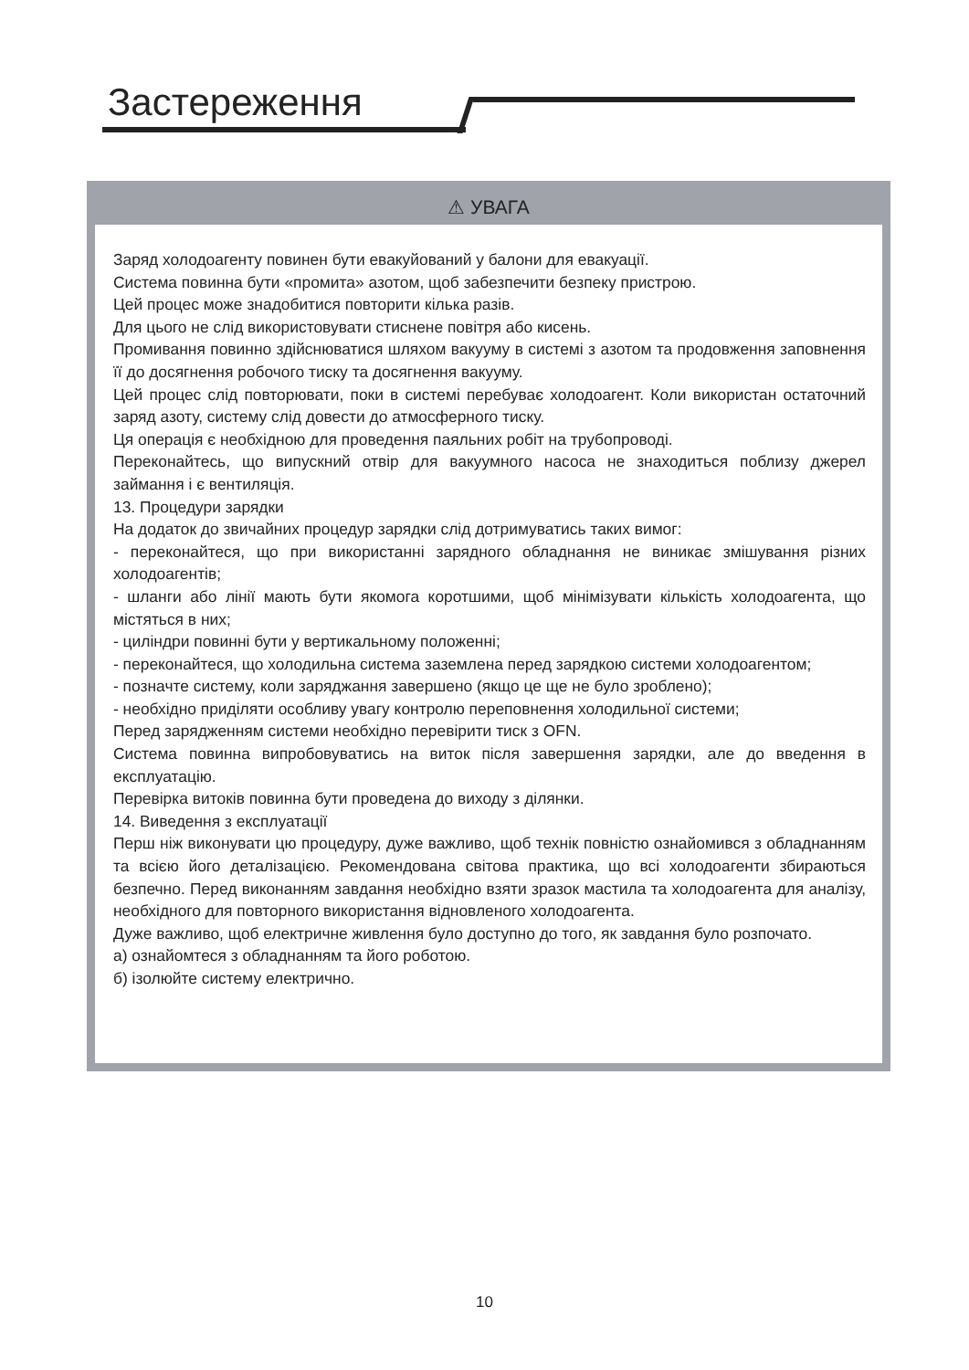Застереження
⚠ УВАГА
Заряд холодоагенту повинен бути евакуйований у балони для евакуації.
Система повинна бути «промита» азотом, щоб забезпечити безпеку пристрою.
Цей процес може знадобитися повторити кілька разів.
Для цього не слід використовувати стиснене повітря або кисень.
Промивання повинно здійснюватися шляхом вакууму в системі з азотом та продовження заповнення її до досягнення робочого тиску та досягнення вакууму.
Цей процес слід повторювати, поки в системі перебуває холодоагент. Коли використан остаточний заряд азоту, систему слід довести до атмосферного тиску.
Ця операція є необхідною для проведення паяльних робіт на трубопроводі.
Переконайтесь, що випускний отвір для вакуумного насоса не знаходиться поблизу джерел займання і є вентиляція.
13. Процедури зарядки
На додаток до звичайних процедур зарядки слід дотримуватись таких вимог:
- переконайтеся, що при використанні зарядного обладнання не виникає змішування різних холодоагентів;
- шланги або лінії мають бути якомога коротшими, щоб мінімізувати кількість холодоагента, що містяться в них;
- циліндри повинні бути у вертикальному положенні;
- переконайтеся, що холодильна система заземлена перед зарядкою системи холодоагентом;
- позначте систему, коли заряджання завершено (якщо це ще не було зроблено);
- необхідно приділяти особливу увагу контролю переповнення холодильної системи;
Перед зарядженням системи необхідно перевірити тиск з OFN.
Система повинна випробовуватись на виток після завершення зарядки, але до введення в експлуатацію.
Перевірка витоків повинна бути проведена до виходу з ділянки.
14. Виведення з експлуатації
Перш ніж виконувати цю процедуру, дуже важливо, щоб технік повністю ознайомився з обладнанням та всією його деталізацією. Рекомендована світова практика, що всі холодоагенти збираються безпечно. Перед виконанням завдання необхідно взяти зразок мастила та холодоагента для аналізу, необхідного для повторного використання відновленого холодоагента.
Дуже важливо, щоб електричне живлення було доступно до того, як завдання було розпочато.
а) ознайомтеся з обладнанням та його роботою.
б) ізолюйте систему електрично.
10